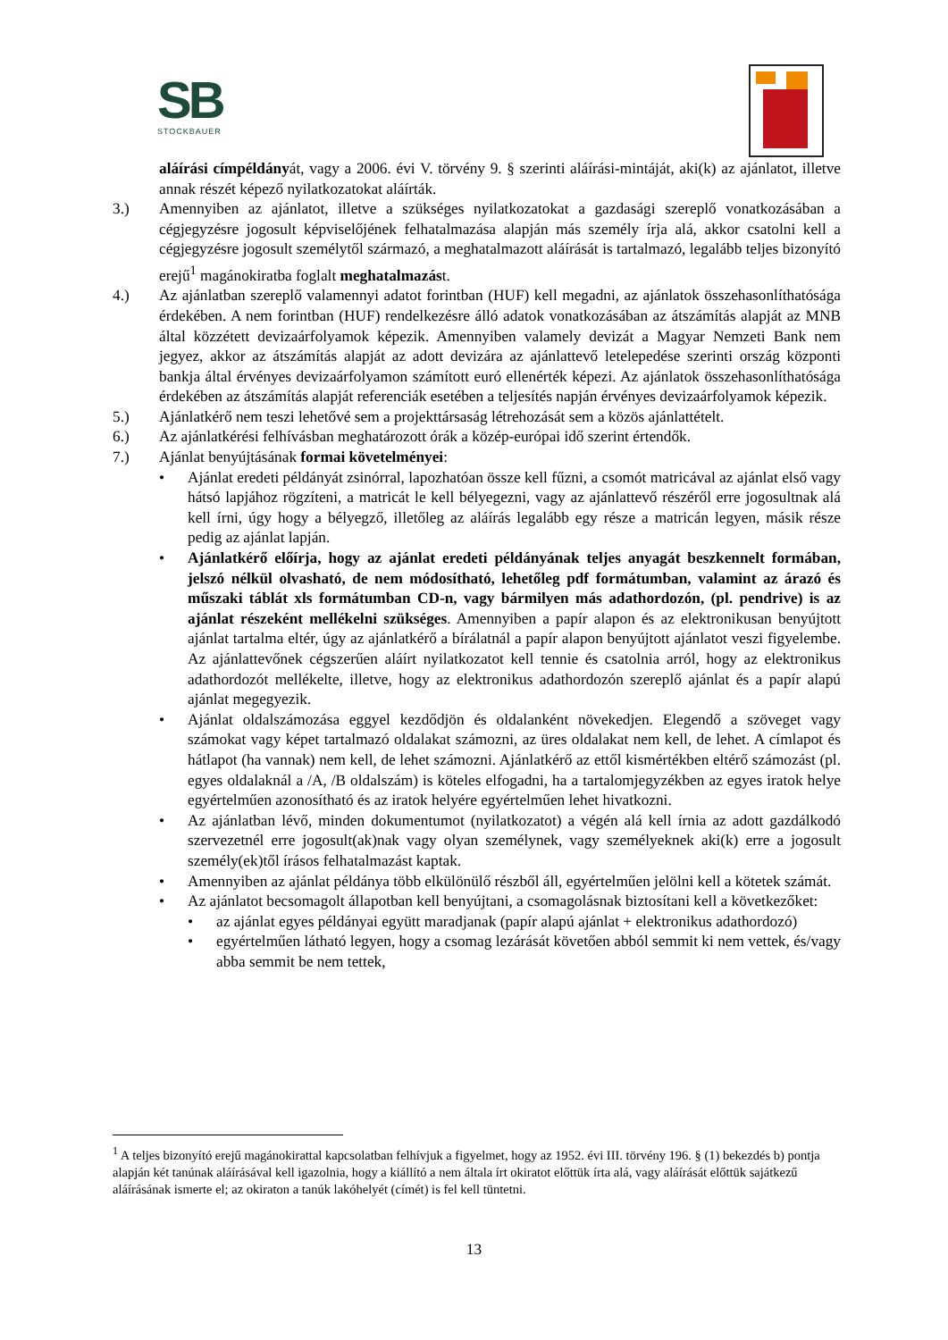SB
STOCKBAUER
aláírási címpéldányát, vagy a 2006. évi V. törvény 9. § szerinti aláírási-mintáját, aki(k) az ajánlatot, illetve annak részét képező nyilatkozatokat aláírták.
3.) Amennyiben az ajánlatot, illetve a szükséges nyilatkozatokat a gazdasági szereplő vonatkozásában a cégjegyzésre jogosult képviselőjének felhatalmazása alapján más személy írja alá, akkor csatolni kell a cégjegyzésre jogosult személytől származó, a meghatalmazott aláírását is tartalmazó, legalább teljes bizonyító erejű<sup>1</sup> magánokiratba foglalt meghatalmazást.
4.) Az ajánlatban szereplő valamennyi adatot forintban (HUF) kell megadni, az ajánlatok összehasonlíthatósága érdekében. A nem forintban (HUF) rendelkezésre álló adatok vonatkozásában az átszámítás alapját az MNB által közzétett devizaárfolyamok képezik. Amennyiben valamely devizát a Magyar Nemzeti Bank nem jegyez, akkor az átszámítás alapját az adott devizára az ajánlattevő letelepedése szerinti ország központi bankja által érvényes devizaárfolyamon számított euró ellenérték képezi. Az ajánlatok összehasonlíthatósága érdekében az átszámítás alapját referenciák esetében a teljesítés napján érvényes devizaárfolyamok képezik.
5.) Ajánlatkérő nem teszi lehetővé sem a projekttársaság létrehozását sem a közös ajánlattételt.
6.) Az ajánlatkérési felhívásban meghatározott órák a közép-európai idő szerint értendők.
7.) Ajánlat benyújtásának formai követelményei:
• Ajánlat eredeti példányát zsinórral, lapozhatóan össze kell fűzni, a csomót matricával az ajánlat első vagy hátsó lapjához rögzíteni, a matricát le kell bélyegezni, vagy az ajánlattevő részéről erre jogosultnak alá kell írni, úgy hogy a bélyegző, illetőleg az aláírás legalább egy része a matricán legyen, másik része pedig az ajánlat lapján.
• Ajánlatkérő előírja, hogy az ajánlat eredeti példányának teljes anyagát beszkennelt formában, jelszó nélkül olvasható, de nem módosítható, lehetőleg pdf formátumban, valamint az árazó és műszaki táblát xls formátumban CD-n, vagy bármilyen más adathordozón, (pl. pendrive) is az ajánlat részeként mellékelni szükséges. Amennyiben a papír alapon és az elektronikusan benyújtott ajánlat tartalma eltér, úgy az ajánlatkérő a bírálatnál a papír alapon benyújtott ajánlatot veszi figyelembe. Az ajánlattevőnek cégszerűen aláírt nyilatkozatot kell tennie és csatolnia arról, hogy az elektronikus adathordozót mellékelte, illetve, hogy az elektronikus adathordozón szereplő ajánlat és a papír alapú ajánlat megegyezik.
• Ajánlat oldalszámozása eggyel kezdődjön és oldalanként növekedjen. Elegendő a szöveget vagy számokat vagy képet tartalmazó oldalakat számozni, az üres oldalakat nem kell, de lehet. A címlapot és hátlapot (ha vannak) nem kell, de lehet számozni. Ajánlatkérő az ettől kismértékben eltérő számozást (pl. egyes oldalaknál a /A, /B oldalszám) is köteles elfogadni, ha a tartalomjegyzékben az egyes iratok helye egyértelműen azonosítható és az iratok helyére egyértelműen lehet hivatkozni.
• Az ajánlatban lévő, minden dokumentumot (nyilatkozatot) a végén alá kell írnia az adott gazdálkodó szervezetnél erre jogosult(ak)nak vagy olyan személynek, vagy személyeknek aki(k) erre a jogosult személy(ek)től írásos felhatalmazást kaptak.
• Amennyiben az ajánlat példánya több elkülönülő részből áll, egyértelműen jelölni kell a kötetek számát.
• Az ajánlatot becsomagolt állapotban kell benyújtani, a csomagolásnak biztosítani kell a következőket:
• az ajánlat egyes példányai együtt maradjanak (papír alapú ajánlat + elektronikus adathordozó)
• egyértelműen látható legyen, hogy a csomag lezárását követően abból semmit ki nem vettek, és/vagy abba semmit be nem tettek,
<sup>1</sup> A teljes bizonyító erejű magánokirattal kapcsolatban felhívjuk a figyelmet, hogy az 1952. évi III. törvény 196. § (1) bekezdés b) pontja alapján két tanúnak aláírásával kell igazolnia, hogy a kiállító a nem általa írt okiratot előttük írta alá, vagy aláírását előttük sajátkezű aláírásának ismerte el; az okiraton a tanúk lakóhelyét (címét) is fel kell tüntetni.
13